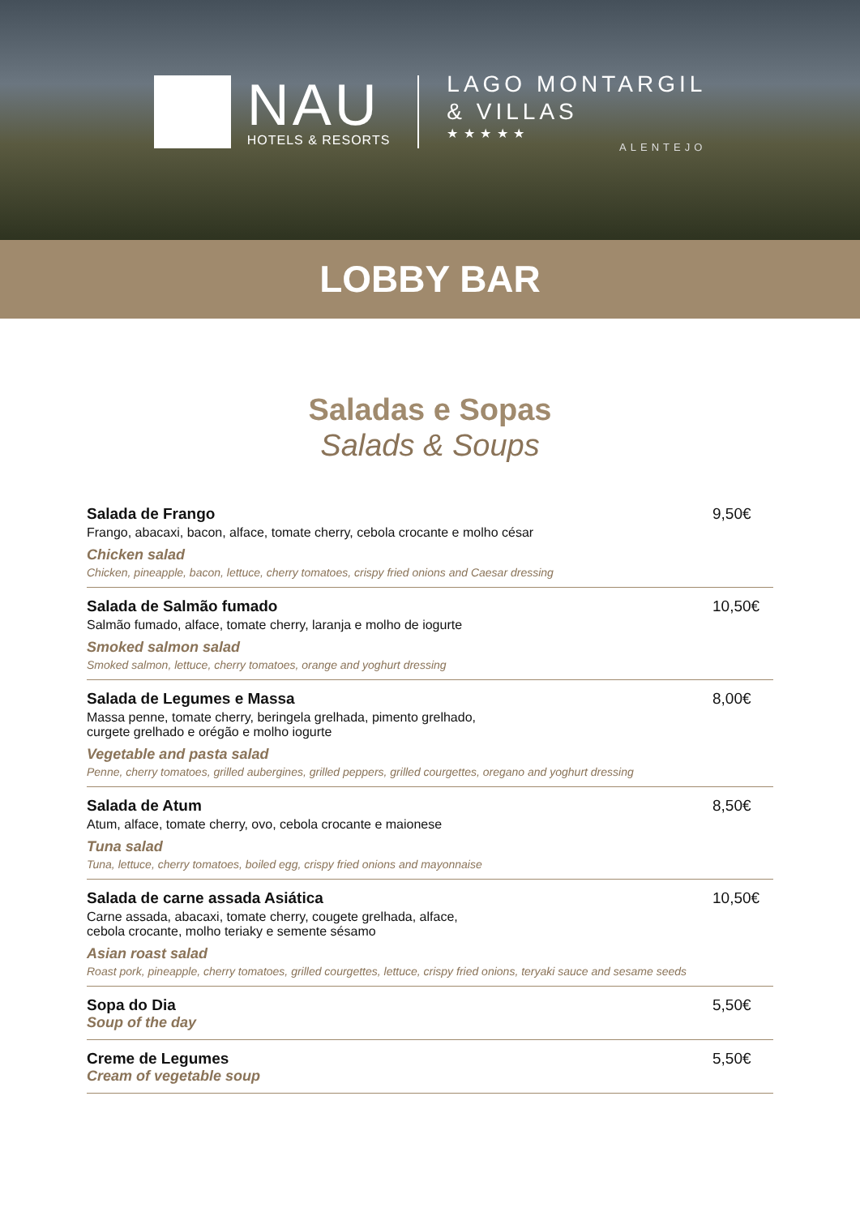NAU
HOTELS & RESORTS
LAGO MONTARGIL
& VILLAS
★ ★ ★ ★ ★
ALENTEJO
LOBBY BAR
Saladas e Sopas
Salads & Soups
Salada de Frango
Frango, abacaxi, bacon, alface, tomate cherry, cebola crocante e molho césar
Chicken salad
Chicken, pineapple, bacon, lettuce, cherry tomatoes, crispy fried onions and Caesar dressing
9,50€
Salada de Salmão fumado
Salmão fumado, alface, tomate cherry, laranja e molho de iogurte
Smoked salmon salad
Smoked salmon, lettuce, cherry tomatoes, orange and yoghurt dressing
10,50€
Salada de Legumes e Massa
Massa penne, tomate cherry, beringela grelhada, pimento grelhado,
curgete grelhado e orégão e molho iogurte
Vegetable and pasta salad
Penne, cherry tomatoes, grilled aubergines, grilled peppers, grilled courgettes, oregano and yoghurt dressing
8,00€
Salada de Atum
Atum, alface, tomate cherry, ovo, cebola crocante e maionese
Tuna salad
Tuna, lettuce, cherry tomatoes, boiled egg, crispy fried onions and mayonnaise
8,50€
Salada de carne assada Asiática
Carne assada, abacaxi, tomate cherry, cougete grelhada, alface,
cebola crocante, molho teriaky e semente sésamo
Asian roast salad
Roast pork, pineapple, cherry tomatoes, grilled courgettes, lettuce, crispy fried onions, teryaki sauce and sesame seeds
10,50€
Sopa do Dia
Soup of the day
5,50€
Creme de Legumes
Cream of vegetable soup
5,50€